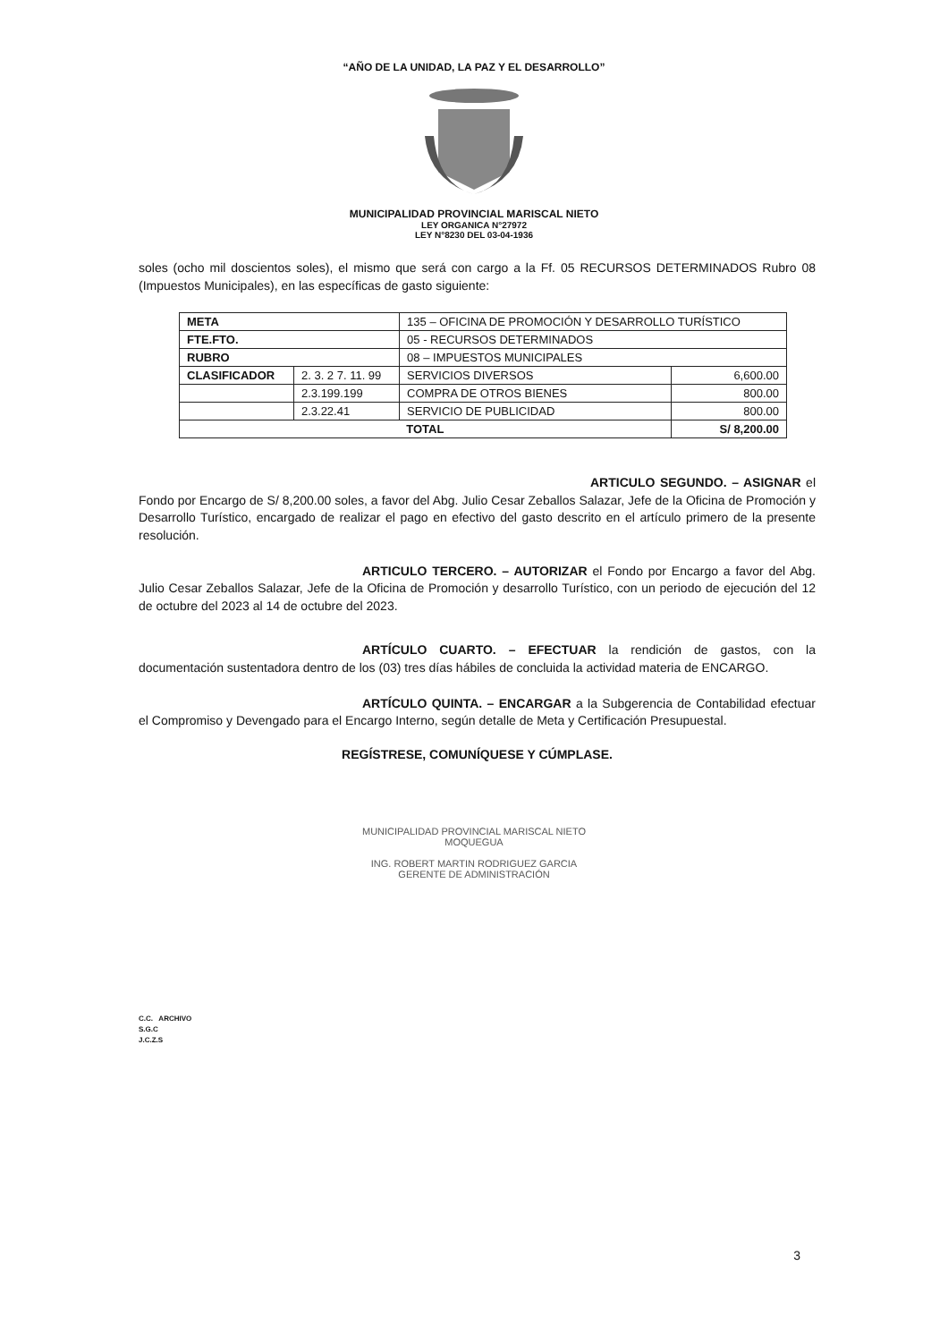“AÑO DE LA UNIDAD, LA PAZ Y EL DESARROLLO”
MUNICIPALIDAD PROVINCIAL MARISCAL NIETO
LEY ORGANICA N°27972
LEY N°8230 DEL 03-04-1936
soles (ocho mil doscientos soles), el mismo que será con cargo a la Ff. 05 RECURSOS DETERMINADOS Rubro 08 (Impuestos Municipales), en las específicas de gasto siguiente:
| META | | 135 – OFICINA DE PROMOCIÓN Y DESARROLLO TURÍSTICO | |
| FTE.FTO. | | 05 - RECURSOS DETERMINADOS | |
| RUBRO | | 08 – IMPUESTOS MUNICIPALES | |
| CLASIFICADOR | 2. 3. 2 7. 11. 99 | SERVICIOS DIVERSOS | 6,600.00 |
| | 2.3.199.199 | COMPRA DE OTROS BIENES | 800.00 |
| | 2.3.22.41 | SERVICIO DE PUBLICIDAD | 800.00 |
| TOTAL | | | S/ 8,200.00 |
ARTICULO SEGUNDO. – ASIGNAR el Fondo por Encargo de S/ 8,200.00 soles, a favor del Abg. Julio Cesar Zeballos Salazar, Jefe de la Oficina de Promoción y Desarrollo Turístico, encargado de realizar el pago en efectivo del gasto descrito en el artículo primero de la presente resolución.
ARTICULO TERCERO. – AUTORIZAR el Fondo por Encargo a favor del Abg. Julio Cesar Zeballos Salazar, Jefe de la Oficina de Promoción y desarrollo Turístico, con un periodo de ejecución del 12 de octubre del 2023 al 14 de octubre del 2023.
ARTÍCULO CUARTO. – EFECTUAR la rendición de gastos, con la documentación sustentadora dentro de los (03) tres días hábiles de concluida la actividad materia de ENCARGO.
ARTÍCULO QUINTA. – ENCARGAR a la Subgerencia de Contabilidad efectuar el Compromiso y Devengado para el Encargo Interno, según detalle de Meta y Certificación Presupuestal.
REGÍSTRESE, COMUNÍQUESE Y CÚMPLASE.
MUNICIPALIDAD PROVINCIAL MARISCAL NIETO
MOQUEGUA
ING. ROBERT MARTIN RODRIGUEZ GARCIA
GERENTE DE ADMINISTRACIÓN
C.C. ARCHIVO
S.G.C
J.C.Z.S
3